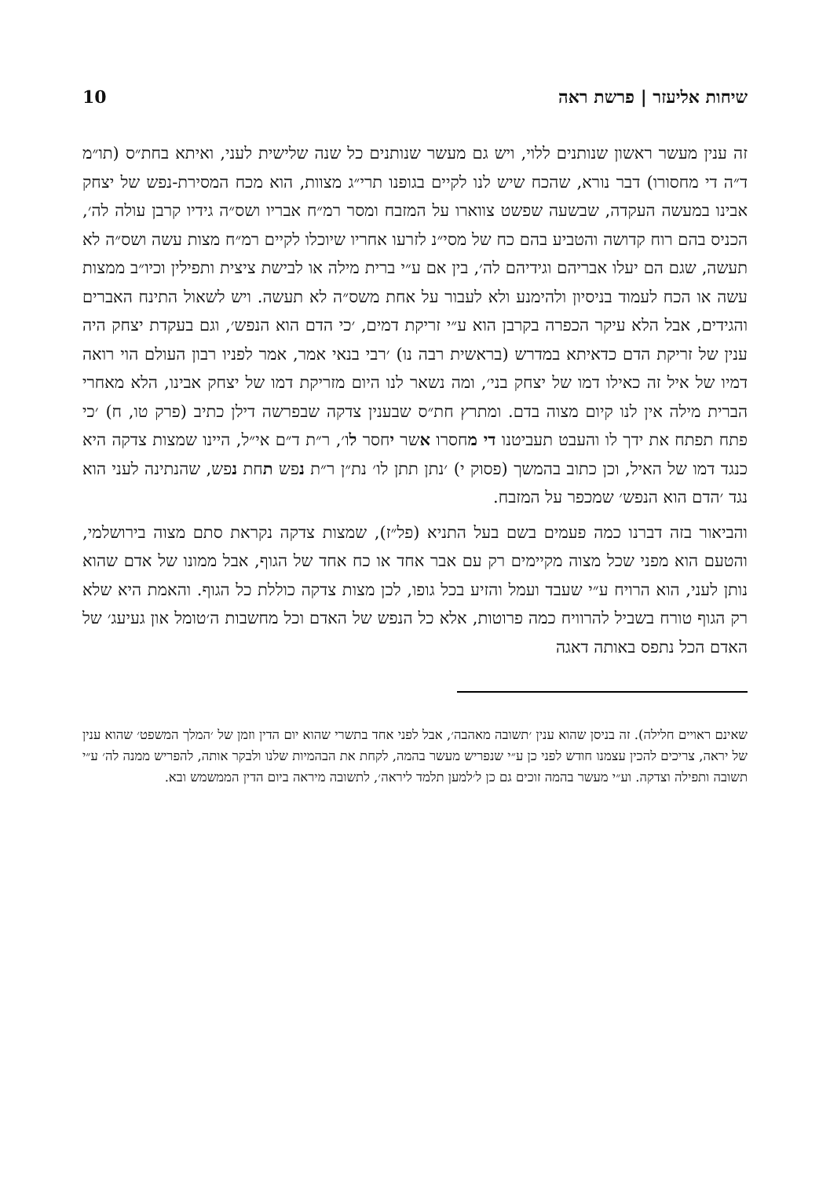שיחות אליעזר | פרשת ראה 10
זה ענין מעשר ראשון שנותנים ללוי, ויש גם מעשר שנותנים כל שנה שלישית לעני, ואיתא בחת״ס (תו״מ ד״ה די מחסורו) דבר נורא, שהכח שיש לנו לקיים בגופנו תרי״ג מצוות, הוא מכח המסירת-נפש של יצחק אבינו במעשה העקדה, שבשעה שפשט צווארו על המזבח ומסר רמ״ח אבריו ושס״ה גידיו קרבן עולה לה׳, הכניס בהם רוח קדושה והטביע בהם כח של מסי״נ לזרעו אחריו שיוכלו לקיים רמ״ח מצות עשה ושס״ה לא תעשה, שגם הם יעלו אבריהם וגידיהם לה׳, בין אם ע״י ברית מילה או לבישת ציצית ותפילין וכיו״ב ממצות עשה או הכח לעמוד בניסיון ולהימנע ולא לעבור על אחת משס״ה לא תעשה. ויש לשאול התינח האברים והגידים, אבל הלא עיקר הכפרה בקרבן הוא ע״י זריקת דמים, ׳כי הדם הוא הנפש׳, וגם בעקדת יצחק היה ענין של זריקת הדם כדאיתא במדרש (בראשית רבה נו) ׳רבי בנאי אמר, אמר לפניו רבון העולם הוי רואה דמיו של איל זה כאילו דמו של יצחק בני׳, ומה נשאר לנו היום מזריקת דמו של יצחק אבינו, הלא מאחרי הברית מילה אין לנו קיום מצוה בדם. ומתרץ חת״ס שבענין צדקה שבפרשה דילן כתיב (פרק טו, ח) ׳כי פתח תפתח את ידך לו והעבט תעביטנו די מחסרו אשר יחסר לו׳, ר״ת ד״ם אי״ל, היינו שמצות צדקה היא כנגד דמו של האיל, וכן כתוב בהמשך (פסוק י) ׳נתן תתן לו׳ נת״ן ר״ת נפש תחת נפש, שהנתינה לעני הוא נגד ׳הדם הוא הנפש׳ שמכפר על המזבח.
והביאור בזה דברנו כמה פעמים בשם בעל התניא (פל״ז), שמצות צדקה נקראת סתם מצוה בירושלמי, והטעם הוא מפני שכל מצוה מקיימים רק עם אבר אחד או כח אחד של הגוף, אבל ממונו של אדם שהוא נותן לעני, הוא הרויח ע״י שעבד ועמל והזיע בכל גופו, לכן מצות צדקה כוללת כל הגוף. והאמת היא שלא רק הגוף טורח בשביל להרוויח כמה פרוטות, אלא כל הנפש של האדם וכל מחשבות ה׳טומל און געיעג׳ של האדם הכל נתפס באותה דאגה
שאינם ראויים חלילה). זה בניסן שהוא ענין ׳תשובה מאהבה׳, אבל לפני אחד בתשרי שהוא יום הדין וזמן של ׳המלך המשפט׳ שהוא ענין של יראה, צריכים להכין עצמנו חודש לפני כן ע״י שנפריש מעשר בהמה, לקחת את הבהמיות שלנו ולבקר אותה, להפריש ממנה לה׳ ע״י תשובה ותפילה וצדקה. וע״י מעשר בהמה זוכים גם כן ל׳למען תלמד ליראה׳, לתשובה מיראה ביום הדין הממשמש ובא.